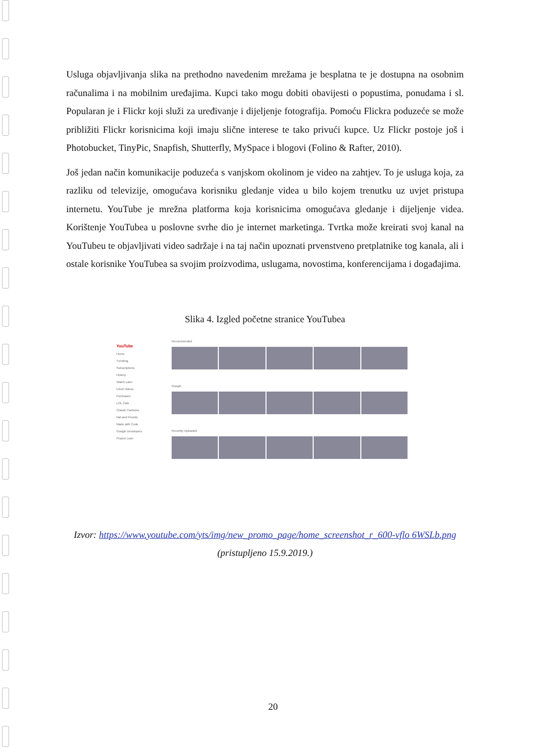Usluga objavljivanja slika na prethodno navedenim mrežama je besplatna te je dostupna na osobnim računalima i na mobilnim uređajima. Kupci tako mogu dobiti obavijesti o popustima, ponudama i sl. Popularan je i Flickr koji služi za uređivanje i dijeljenje fotografija. Pomoću Flickra poduzeće se može približiti Flickr korisnicima koji imaju slične interese te tako privući kupce. Uz Flickr postoje još i Photobucket, TinyPic, Snapfish, Shutterfly, MySpace i blogovi (Folino & Rafter, 2010).
Još jedan način komunikacije poduzeća s vanjskom okolinom je video na zahtjev. To je usluga koja, za razliku od televizije, omogućava korisniku gledanje videa u bilo kojem trenutku uz uvjet pristupa internetu. YouTube je mrežna platforma koja korisnicima omogućava gledanje i dijeljenje videa. Korištenje YouTubea u poslovne svrhe dio je internet marketinga. Tvrtka može kreirati svoj kanal na YouTubeu te objavljivati video sadržaje i na taj način upoznati prvenstveno pretplatnike tog kanala, ali i ostale korisnike YouTubea sa svojim proizvodima, uslugama, novostima, konferencijama i događajima.
Slika 4. Izgled početne stranice YouTubea
YouTube
Home
Trending
Subscriptions
History
Watch Later
Liked Videos
Purchases
LOL Cats
Classic Cartoons
Nat and Friends
Made with Code
Google Developers
Project Loon
Recommended
Google
Recently Uploaded
Izvor: https://www.youtube.com/yts/img/new_promo_page/home_screenshot_r_600-vflo 6WSLb.png (pristupljeno 15.9.2019.)
20